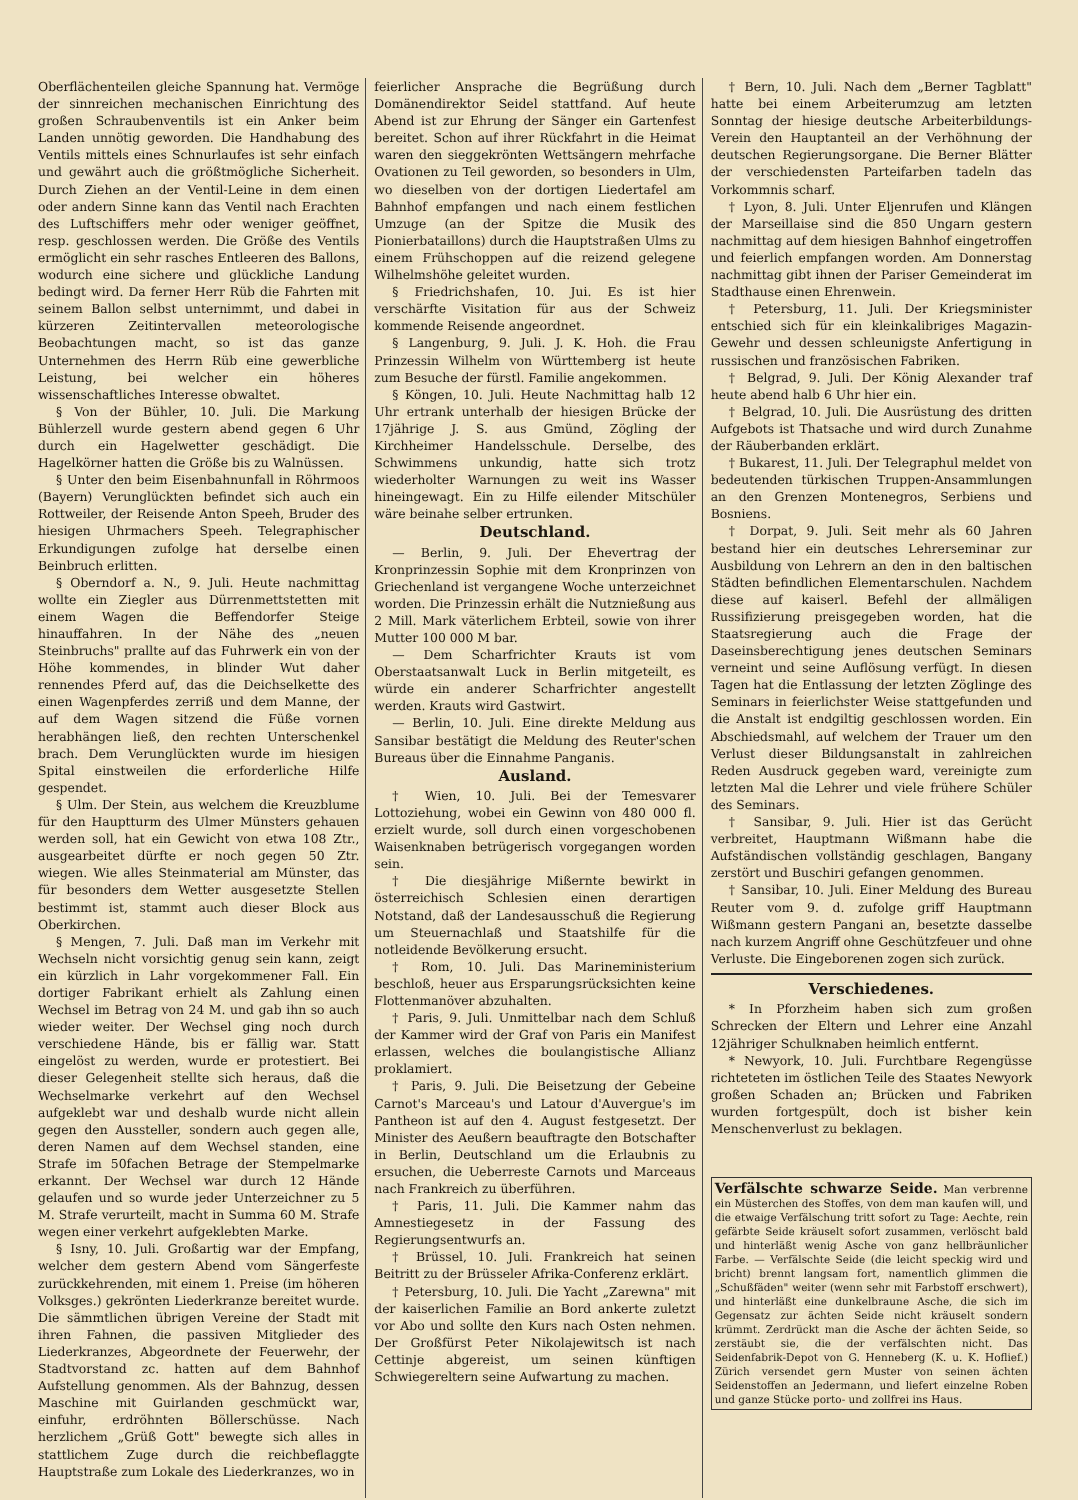Oberflächenteilen gleiche Spannung hat. Vermöge der sinnreichen mechanischen Einrichtung des großen Schraubenventils ist ein Anker beim Landen unnötig geworden. Die Handhabung des Ventils mittels eines Schnurlaufes ist sehr einfach und gewährt auch die größtmögliche Sicherheit. Durch Ziehen an der Ventil-Leine in dem einen oder andern Sinne kann das Ventil nach Erachten des Luftschiffers mehr oder weniger geöffnet, resp. geschlossen werden. Die Größe des Ventils ermöglicht ein sehr rasches Entleeren des Ballons, wodurch eine sichere und glückliche Landung bedingt wird. Da ferner Herr Rüb die Fahrten mit seinem Ballon selbst unternimmt, und dabei in kürzeren Zeitintervallen meteorologische Beobachtungen macht, so ist das ganze Unternehmen des Herrn Rüb eine gewerbliche Leistung, bei welcher ein höheres wissenschaftliches Interesse obwaltet.
§ Von der Bühler, 10. Juli. Die Markung Bühlerzell wurde gestern abend gegen 6 Uhr durch ein Hagelwetter geschädigt. Die Hagelkörner hatten die Größe bis zu Walnüssen.
§ Unter den beim Eisenbahnunfall in Röhrmoos (Bayern) Verunglückten befindet sich auch ein Rottweiler, der Reisende Anton Speeh, Bruder des hiesigen Uhrmachers Speeh. Telegraphischer Erkundigungen zufolge hat derselbe einen Beinbruch erlitten.
§ Oberndorf a. N., 9. Juli. Heute nachmittag wollte ein Ziegler aus Dürrenmettstetten mit einem Wagen die Beffendorfer Steige hinauffahren. In der Nähe des „neuen Steinbruchs" prallte auf das Fuhrwerk ein von der Höhe kommendes, in blinder Wut daher rennendes Pferd auf, das die Deichselkette des einen Wagenpferdes zerriß und dem Manne, der auf dem Wagen sitzend die Füße vornen herabhängen ließ, den rechten Unterschenkel brach. Dem Verunglückten wurde im hiesigen Spital einstweilen die erforderliche Hilfe gespendet.
§ Ulm. Der Stein, aus welchem die Kreuzblume für den Hauptturm des Ulmer Münsters gehauen werden soll, hat ein Gewicht von etwa 108 Ztr., ausgearbeitet dürfte er noch gegen 50 Ztr. wiegen. Wie alles Steinmaterial am Münster, das für besonders dem Wetter ausgesetzte Stellen bestimmt ist, stammt auch dieser Block aus Oberkirchen.
§ Mengen, 7. Juli. Daß man im Verkehr mit Wechseln nicht vorsichtig genug sein kann, zeigt ein kürzlich in Lahr vorgekommener Fall. Ein dortiger Fabrikant erhielt als Zahlung einen Wechsel im Betrag von 24 M. und gab ihn so auch wieder weiter. Der Wechsel ging noch durch verschiedene Hände, bis er fällig war. Statt eingelöst zu werden, wurde er protestiert. Bei dieser Gelegenheit stellte sich heraus, daß die Wechselmarke verkehrt auf den Wechsel aufgeklebt war und deshalb wurde nicht allein gegen den Aussteller, sondern auch gegen alle, deren Namen auf dem Wechsel standen, eine Strafe im 50fachen Betrage der Stempelmarke erkannt. Der Wechsel war durch 12 Hände gelaufen und so wurde jeder Unterzeichner zu 5 M. Strafe verurteilt, macht in Summa 60 M. Strafe wegen einer verkehrt aufgeklebten Marke.
§ Isny, 10. Juli. Großartig war der Empfang, welcher dem gestern Abend vom Sängerfeste zurückkehrenden, mit einem 1. Preise (im höheren Volksges.) gekrönten Liederkranze bereitet wurde. Die sämmtlichen übrigen Vereine der Stadt mit ihren Fahnen, die passiven Mitglieder des Liederkranzes, Abgeordnete der Feuerwehr, der Stadtvorstand zc. hatten auf dem Bahnhof Aufstellung genommen. Als der Bahnzug, dessen Maschine mit Guirlanden geschmückt war, einfuhr, erdröhnten Böllerschüsse. Nach herzlichem „Grüß Gott" bewegte sich alles in stattlichem Zuge durch die reichbeflaggte Hauptstraße zum Lokale des Liederkranzes, wo in
feierlicher Ansprache die Begrüßung durch Domänendirektor Seidel stattfand. Auf heute Abend ist zur Ehrung der Sänger ein Gartenfest bereitet. Schon auf ihrer Rückfahrt in die Heimat waren den sieggekrönten Wettsängern mehrfache Ovationen zu Teil geworden, so besonders in Ulm, wo dieselben von der dortigen Liedertafel am Bahnhof empfangen und nach einem festlichen Umzuge (an der Spitze die Musik des Pionierbataillons) durch die Hauptstraßen Ulms zu einem Frühschoppen auf die reizend gelegene Wilhelmshöhe geleitet wurden.
§ Friedrichshafen, 10. Jui. Es ist hier verschärfte Visitation für aus der Schweiz kommende Reisende angeordnet.
§ Langenburg, 9. Juli. J. K. Hoh. die Frau Prinzessin Wilhelm von Württemberg ist heute zum Besuche der fürstl. Familie angekommen.
§ Köngen, 10. Juli. Heute Nachmittag halb 12 Uhr ertrank unterhalb der hiesigen Brücke der 17jährige J. S. aus Gmünd, Zögling der Kirchheimer Handelsschule. Derselbe, des Schwimmens unkundig, hatte sich trotz wiederholter Warnungen zu weit ins Wasser hineingewagt. Ein zu Hilfe eilender Mitschüler wäre beinahe selber ertrunken.
Deutschland.
— Berlin, 9. Juli. Der Ehevertrag der Kronprinzessin Sophie mit dem Kronprinzen von Griechenland ist vergangene Woche unterzeichnet worden. Die Prinzessin erhält die Nutznießung aus 2 Mill. Mark väterlichem Erbteil, sowie von ihrer Mutter 100 000 M bar.
— Dem Scharfrichter Krauts ist vom Oberstaatsanwalt Luck in Berlin mitgeteilt, es würde ein anderer Scharfrichter angestellt werden. Krauts wird Gastwirt.
— Berlin, 10. Juli. Eine direkte Meldung aus Sansibar bestätigt die Meldung des Reuter'schen Bureaus über die Einnahme Panganis.
Ausland.
† Wien, 10. Juli. Bei der Temesvarer Lottoziehung, wobei ein Gewinn von 480 000 fl. erzielt wurde, soll durch einen vorgeschobenen Waisenknaben betrügerisch vorgegangen worden sein.
† Die diesjährige Mißernte bewirkt in österreichisch Schlesien einen derartigen Notstand, daß der Landesausschuß die Regierung um Steuernachlaß und Staatshilfe für die notleidende Bevölkerung ersucht.
† Rom, 10. Juli. Das Marineministerium beschloß, heuer aus Ersparungsrücksichten keine Flottenmanöver abzuhalten.
† Paris, 9. Juli. Unmittelbar nach dem Schluß der Kammer wird der Graf von Paris ein Manifest erlassen, welches die boulangistische Allianz proklamiert.
† Paris, 9. Juli. Die Beisetzung der Gebeine Carnot's Marceau's und Latour d'Auvergue's im Pantheon ist auf den 4. August festgesetzt. Der Minister des Aeußern beauftragte den Botschafter in Berlin, Deutschland um die Erlaubnis zu ersuchen, die Ueberreste Carnots und Marceaus nach Frankreich zu überführen.
† Paris, 11. Juli. Die Kammer nahm das Amnestiegesetz in der Fassung des Regierungsentwurfs an.
† Brüssel, 10. Juli. Frankreich hat seinen Beitritt zu der Brüsseler Afrika-Conferenz erklärt.
† Petersburg, 10. Juli. Die Yacht „Zarewna" mit der kaiserlichen Familie an Bord ankerte zuletzt vor Abo und sollte den Kurs nach Osten nehmen. Der Großfürst Peter Nikolajewitsch ist nach Cettinje abgereist, um seinen künftigen Schwiegereltern seine Aufwartung zu machen.
† Bern, 10. Juli. Nach dem „Berner Tagblatt" hatte bei einem Arbeiterumzug am letzten Sonntag der hiesige deutsche Arbeiterbildungs-Verein den Hauptanteil an der Verhöhnung der deutschen Regierungsorgane. Die Berner Blätter der verschiedensten Parteifarben tadeln das Vorkommnis scharf.
† Lyon, 8. Juli. Unter Eljenrufen und Klängen der Marseillaise sind die 850 Ungarn gestern nachmittag auf dem hiesigen Bahnhof eingetroffen und feierlich empfangen worden. Am Donnerstag nachmittag gibt ihnen der Pariser Gemeinderat im Stadthause einen Ehrenwein.
† Petersburg, 11. Juli. Der Kriegsminister entschied sich für ein kleinkalibriges Magazin-Gewehr und dessen schleunigste Anfertigung in russischen und französischen Fabriken.
† Belgrad, 9. Juli. Der König Alexander traf heute abend halb 6 Uhr hier ein.
† Belgrad, 10. Juli. Die Ausrüstung des dritten Aufgebots ist Thatsache und wird durch Zunahme der Räuberbanden erklärt.
† Bukarest, 11. Juli. Der Telegraphul meldet von bedeutenden türkischen Truppen-Ansammlungen an den Grenzen Montenegros, Serbiens und Bosniens.
† Dorpat, 9. Juli. Seit mehr als 60 Jahren bestand hier ein deutsches Lehrerseminar zur Ausbildung von Lehrern an den in den baltischen Städten befindlichen Elementarschulen. Nachdem diese auf kaiserl. Befehl der allmäligen Russifizierung preisgegeben worden, hat die Staatsregierung auch die Frage der Daseinsberechtigung jenes deutschen Seminars verneint und seine Auflösung verfügt. In diesen Tagen hat die Entlassung der letzten Zöglinge des Seminars in feierlichster Weise stattgefunden und die Anstalt ist endgiltig geschlossen worden. Ein Abschiedsmahl, auf welchem der Trauer um den Verlust dieser Bildungsanstalt in zahlreichen Reden Ausdruck gegeben ward, vereinigte zum letzten Mal die Lehrer und viele frühere Schüler des Seminars.
† Sansibar, 9. Juli. Hier ist das Gerücht verbreitet, Hauptmann Wißmann habe die Aufständischen vollständig geschlagen, Bangany zerstört und Buschiri gefangen genommen.
† Sansibar, 10. Juli. Einer Meldung des Bureau Reuter vom 9. d. zufolge griff Hauptmann Wißmann gestern Pangani an, besetzte dasselbe nach kurzem Angriff ohne Geschützfeuer und ohne Verluste. Die Eingeborenen zogen sich zurück.
Verschiedenes.
* In Pforzheim haben sich zum großen Schrecken der Eltern und Lehrer eine Anzahl 12jähriger Schulknaben heimlich entfernt.
* Newyork, 10. Juli. Furchtbare Regengüsse richteteten im östlichen Teile des Staates Newyork großen Schaden an; Brücken und Fabriken wurden fortgespült, doch ist bisher kein Menschenverlust zu beklagen.
Verfälschte schwarze Seide. Man verbrenne ein Müsterchen des Stoffes, von dem man kaufen will, und die etwaige Verfälschung tritt sofort zu Tage: Aechte, rein gefärbte Seide kräuselt sofort zusammen, verlöscht bald und hinterläßt wenig Asche von ganz hellbräunlicher Farbe. — Verfälschte Seide (die leicht speckig wird und bricht) brennt langsam fort, namentlich glimmen die „Schußfäden" weiter (wenn sehr mit Farbstoff erschwert), und hinterläßt eine dunkelbraune Asche, die sich im Gegensatz zur ächten Seide nicht kräuselt sondern krümmt. Zerdrückt man die Asche der ächten Seide, so zerstäubt sie, die der verfälschten nicht. Das Seidenfabrik-Depot von G. Henneberg (K. u. K. Hoflief.) Zürich versendet gern Muster von seinen ächten Seidenstoffen an Jedermann, und liefert einzelne Roben und ganze Stücke porto- und zollfrei ins Haus.